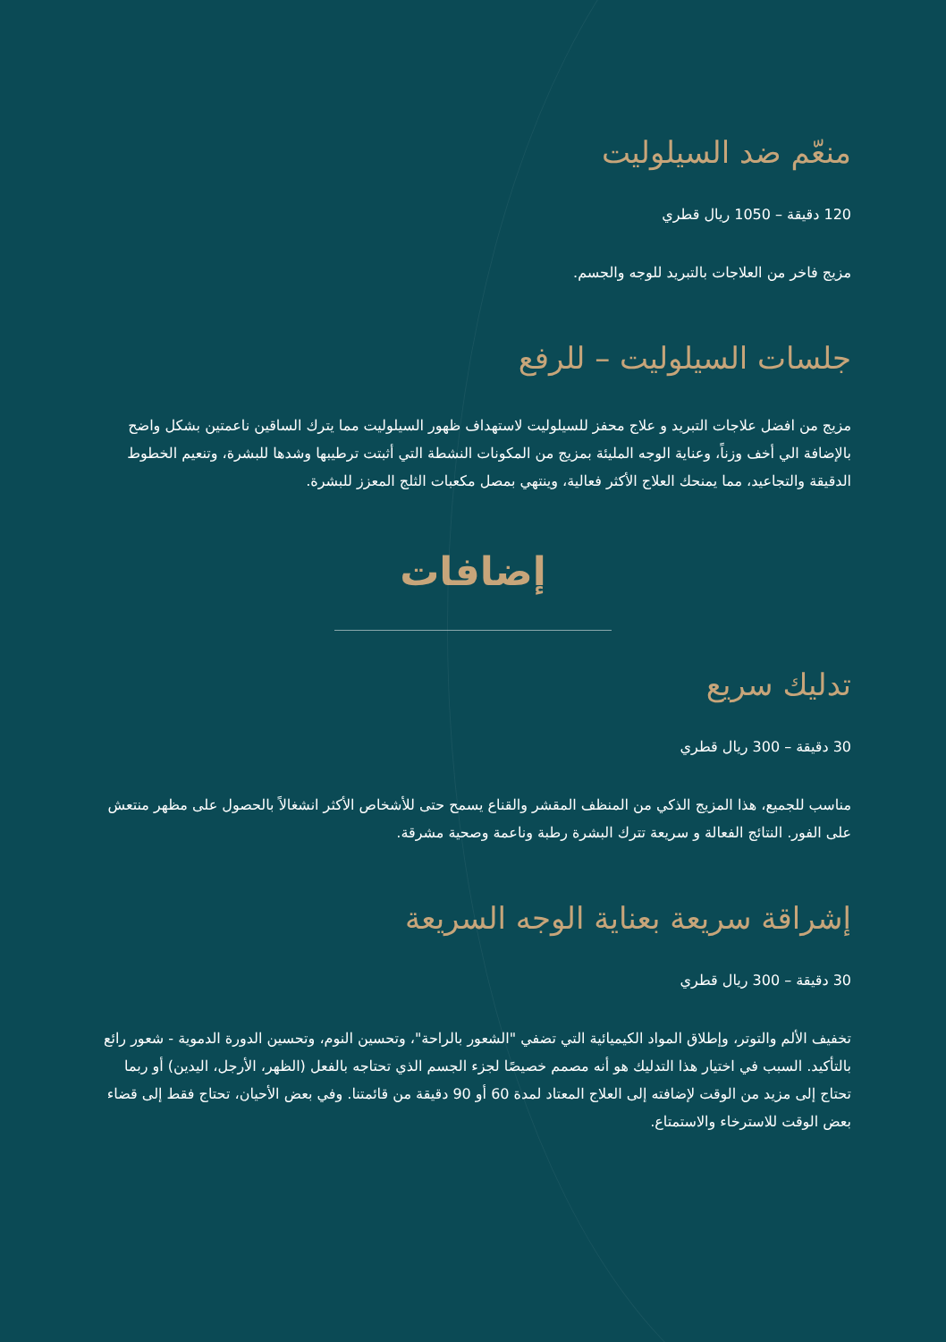منعّم ضد السيلوليت
120 دقيقة – 1050 ريال قطري
مزيج فاخر من العلاجات بالتبريد للوجه والجسم.
جلسات السيلوليت – للرفع
مزيج من افضل علاجات التبريد و علاج محفز للسيلوليت لاستهداف ظهور السيلوليت مما يترك الساقين ناعمتين بشكل واضح بالإضافة الي أخف وزناً، وعناية الوجه المليئة بمزيج من المكونات النشطة التي أثبتت ترطيبها وشدها للبشرة، وتنعيم الخطوط الدقيقة والتجاعيد، مما يمنحك العلاج الأكثر فعالية، وينتهي بمصل مكعبات الثلج المعزز للبشرة.
إضافات
تدليك سريع
30 دقيقة – 300 ريال قطري
مناسب للجميع، هذا المزيج الذكي من المنظف المقشر والقناع يسمح حتى للأشخاص الأكثر انشغالاً بالحصول على مظهر منتعش على الفور. النتائج الفعالة و سريعة تترك البشرة رطبة وناعمة وصحية مشرقة.
إشراقة سريعة بعناية الوجه السريعة
30 دقيقة – 300 ريال قطري
تخفيف الألم والتوتر، وإطلاق المواد الكيميائية التي تضفي "الشعور بالراحة"، وتحسين النوم، وتحسين الدورة الدموية - شعور رائع بالتأكيد. السبب في اختيار هذا التدليك هو أنه مصمم خصيصًا لجزء الجسم الذي تحتاجه بالفعل (الظهر، الأرجل، اليدين) أو ربما تحتاج إلى مزيد من الوقت لإضافته إلى العلاج المعتاد لمدة 60 أو 90 دقيقة من قائمتنا. وفي بعض الأحيان، تحتاج فقط إلى قضاء بعض الوقت للاسترخاء والاستمتاع.